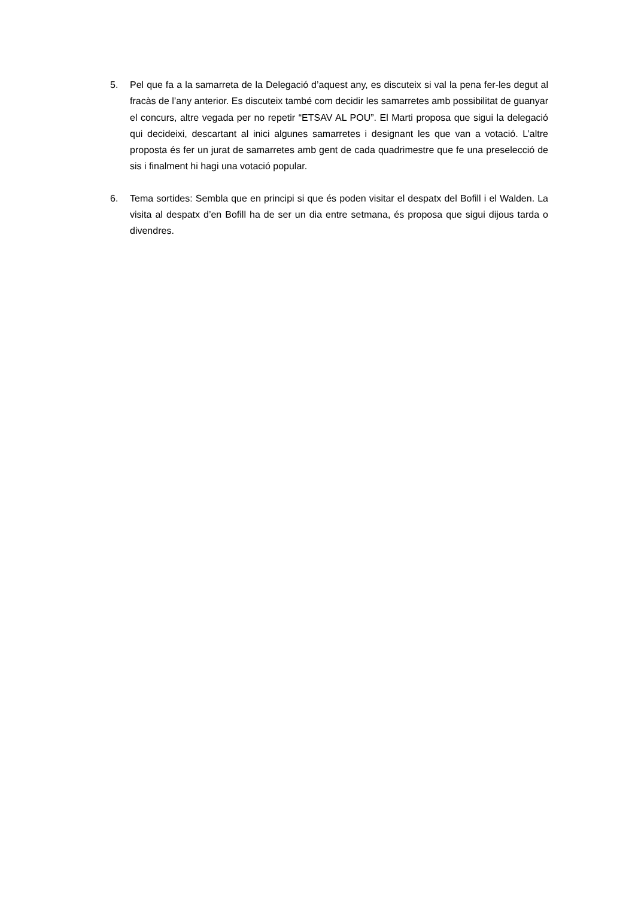5. Pel que fa a la samarreta de la Delegació d’aquest any, es discuteix si val la pena fer-les degut al fracàs de l’any anterior. Es discuteix també com decidir les samarretes amb possibilitat de guanyar el concurs, altre vegada per no repetir “ETSAV AL POU”. El Marti proposa que sigui la delegació qui decideixi, descartant al inici algunes samarretes i designant les que van a votació. L’altre proposta és fer un jurat de samarretes amb gent de cada quadrimestre que fe una preselecció de sis i finalment hi hagi una votació popular.
6. Tema sortides: Sembla que en principi si que és poden visitar el despatx del Bofill i el Walden. La visita al despatx d’en Bofill ha de ser un dia entre setmana, és proposa que sigui dijous tarda o divendres.